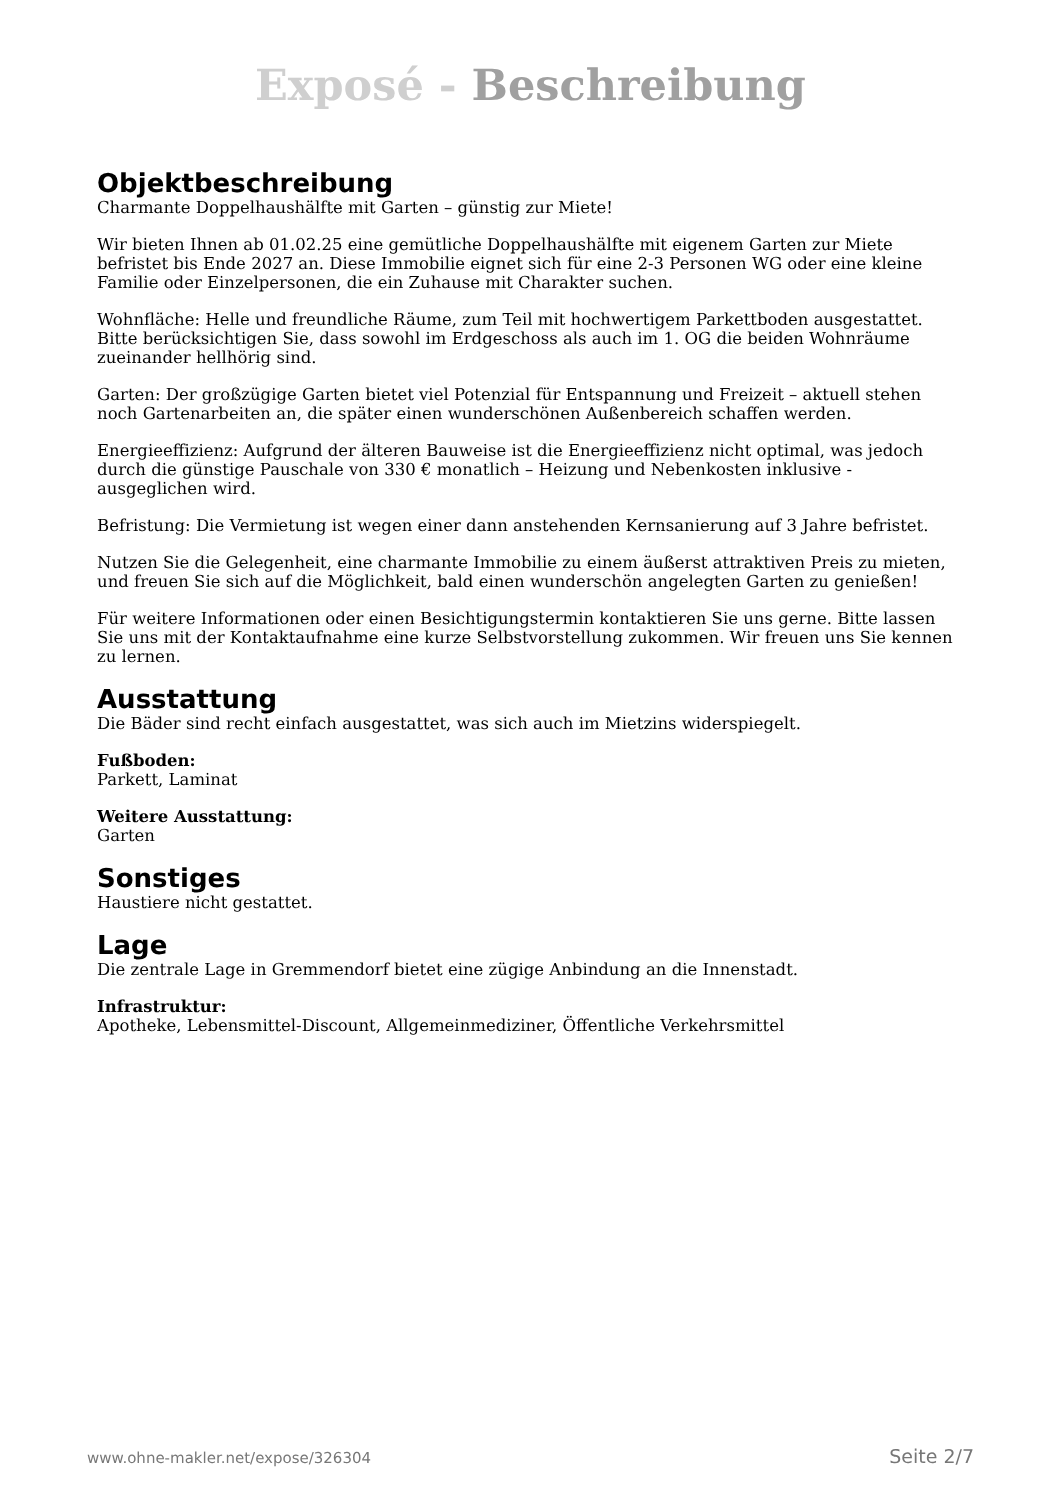Exposé - Beschreibung
Objektbeschreibung
Charmante Doppelhaushälfte mit Garten – günstig zur Miete!
Wir bieten Ihnen ab 01.02.25 eine gemütliche Doppelhaushälfte mit eigenem Garten zur Miete befristet bis Ende 2027 an. Diese Immobilie eignet sich für eine 2-3 Personen WG oder eine kleine Familie oder Einzelpersonen, die ein Zuhause mit Charakter suchen.
Wohnfläche: Helle und freundliche Räume, zum Teil mit hochwertigem Parkettboden ausgestattet. Bitte berücksichtigen Sie, dass sowohl im Erdgeschoss als auch im 1. OG die beiden Wohnräume zueinander hellhörig sind.
Garten: Der großzügige Garten bietet viel Potenzial für Entspannung und Freizeit – aktuell stehen noch Gartenarbeiten an, die später einen wunderschönen Außenbereich schaffen werden.
Energieeffizienz: Aufgrund der älteren Bauweise ist die Energieeffizienz nicht optimal, was jedoch durch die günstige Pauschale von 330 € monatlich – Heizung und Nebenkosten inklusive - ausgeglichen wird.
Befristung: Die Vermietung ist wegen einer dann anstehenden Kernsanierung auf 3 Jahre befristet.
Nutzen Sie die Gelegenheit, eine charmante Immobilie zu einem äußerst attraktiven Preis zu mieten, und freuen Sie sich auf die Möglichkeit, bald einen wunderschön angelegten Garten zu genießen!
Für weitere Informationen oder einen Besichtigungstermin kontaktieren Sie uns gerne. Bitte lassen Sie uns mit der Kontaktaufnahme eine kurze Selbstvorstellung zukommen. Wir freuen uns Sie kennen zu lernen.
Ausstattung
Die Bäder sind recht einfach ausgestattet, was sich auch im Mietzins widerspiegelt.
Fußboden:
Parkett, Laminat
Weitere Ausstattung:
Garten
Sonstiges
Haustiere nicht gestattet.
Lage
Die zentrale Lage in Gremmendorf bietet eine zügige Anbindung an die Innenstadt.
Infrastruktur:
Apotheke, Lebensmittel-Discount, Allgemeinmediziner, Öffentliche Verkehrsmittel
www.ohne-makler.net/expose/326304 Seite 2/7